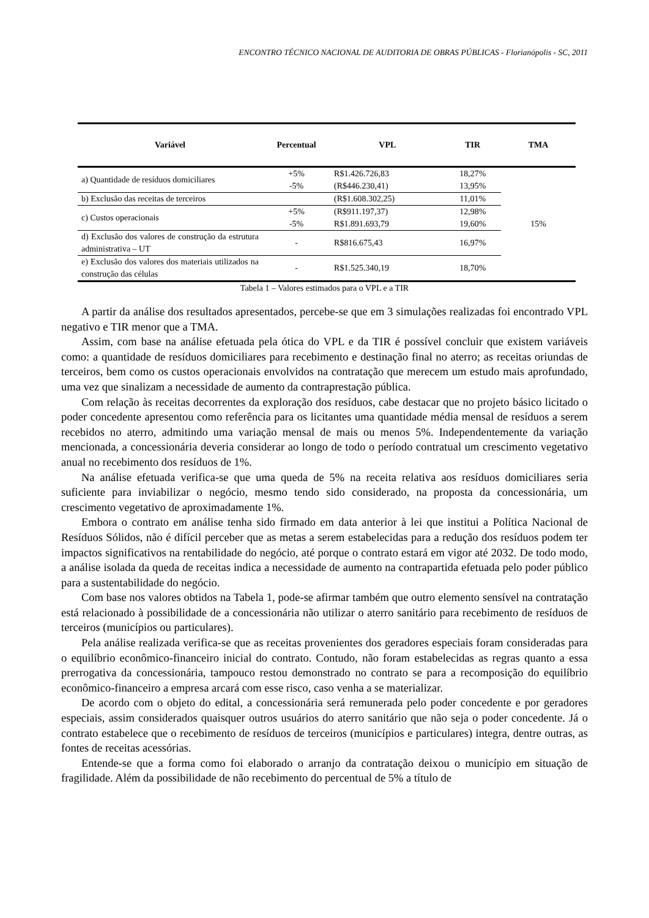ENCONTRO TÉCNICO NACIONAL DE AUDITORIA DE OBRAS PÚBLICAS - Florianópolis - SC, 2011
| Variável | Percentual | VPL | TIR | TMA |
| --- | --- | --- | --- | --- |
| a) Quantidade de resíduos domiciliares | +5% -5% | R$1.426.726,83 (R$446.230,41) | 18,27% 13,95% | 15% |
| b) Exclusão das receitas de terceiros | | (R$1.608.302,25) | 11,01% | |
| c) Custos operacionais | +5% -5% | (R$911.197,37) R$1.891.693,79 | 12,98% 19,60% | |
| d) Exclusão dos valores de construção da estrutura administrativa – UT | - | R$816.675,43 | 16,97% | |
| e) Exclusão dos valores dos materiais utilizados na construção das células | - | R$1.525.340,19 | 18,70% | |
Tabela 1 – Valores estimados para o VPL e a TIR
A partir da análise dos resultados apresentados, percebe-se que em 3 simulações realizadas foi encontrado VPL negativo e TIR menor que a TMA.
Assim, com base na análise efetuada pela ótica do VPL e da TIR é possível concluir que existem variáveis como: a quantidade de resíduos domiciliares para recebimento e destinação final no aterro; as receitas oriundas de terceiros, bem como os custos operacionais envolvidos na contratação que merecem um estudo mais aprofundado, uma vez que sinalizam a necessidade de aumento da contraprestação pública.
Com relação às receitas decorrentes da exploração dos resíduos, cabe destacar que no projeto básico licitado o poder concedente apresentou como referência para os licitantes uma quantidade média mensal de resíduos a serem recebidos no aterro, admitindo uma variação mensal de mais ou menos 5%. Independentemente da variação mencionada, a concessionária deveria considerar ao longo de todo o período contratual um crescimento vegetativo anual no recebimento dos resíduos de 1%.
Na análise efetuada verifica-se que uma queda de 5% na receita relativa aos resíduos domiciliares seria suficiente para inviabilizar o negócio, mesmo tendo sido considerado, na proposta da concessionária, um crescimento vegetativo de aproximadamente 1%.
Embora o contrato em análise tenha sido firmado em data anterior à lei que institui a Política Nacional de Resíduos Sólidos, não é difícil perceber que as metas a serem estabelecidas para a redução dos resíduos podem ter impactos significativos na rentabilidade do negócio, até porque o contrato estará em vigor até 2032. De todo modo, a análise isolada da queda de receitas indica a necessidade de aumento na contrapartida efetuada pelo poder público para a sustentabilidade do negócio.
Com base nos valores obtidos na Tabela 1, pode-se afirmar também que outro elemento sensível na contratação está relacionado à possibilidade de a concessionária não utilizar o aterro sanitário para recebimento de resíduos de terceiros (municípios ou particulares).
Pela análise realizada verifica-se que as receitas provenientes dos geradores especiais foram consideradas para o equilíbrio econômico-financeiro inicial do contrato. Contudo, não foram estabelecidas as regras quanto a essa prerrogativa da concessionária, tampouco restou demonstrado no contrato se para a recomposição do equilíbrio econômico-financeiro a empresa arcará com esse risco, caso venha a se materializar.
De acordo com o objeto do edital, a concessionária será remunerada pelo poder concedente e por geradores especiais, assim considerados quaisquer outros usuários do aterro sanitário que não seja o poder concedente. Já o contrato estabelece que o recebimento de resíduos de terceiros (municípios e particulares) integra, dentre outras, as fontes de receitas acessórias.
Entende-se que a forma como foi elaborado o arranjo da contratação deixou o município em situação de fragilidade. Além da possibilidade de não recebimento do percentual de 5% a título de